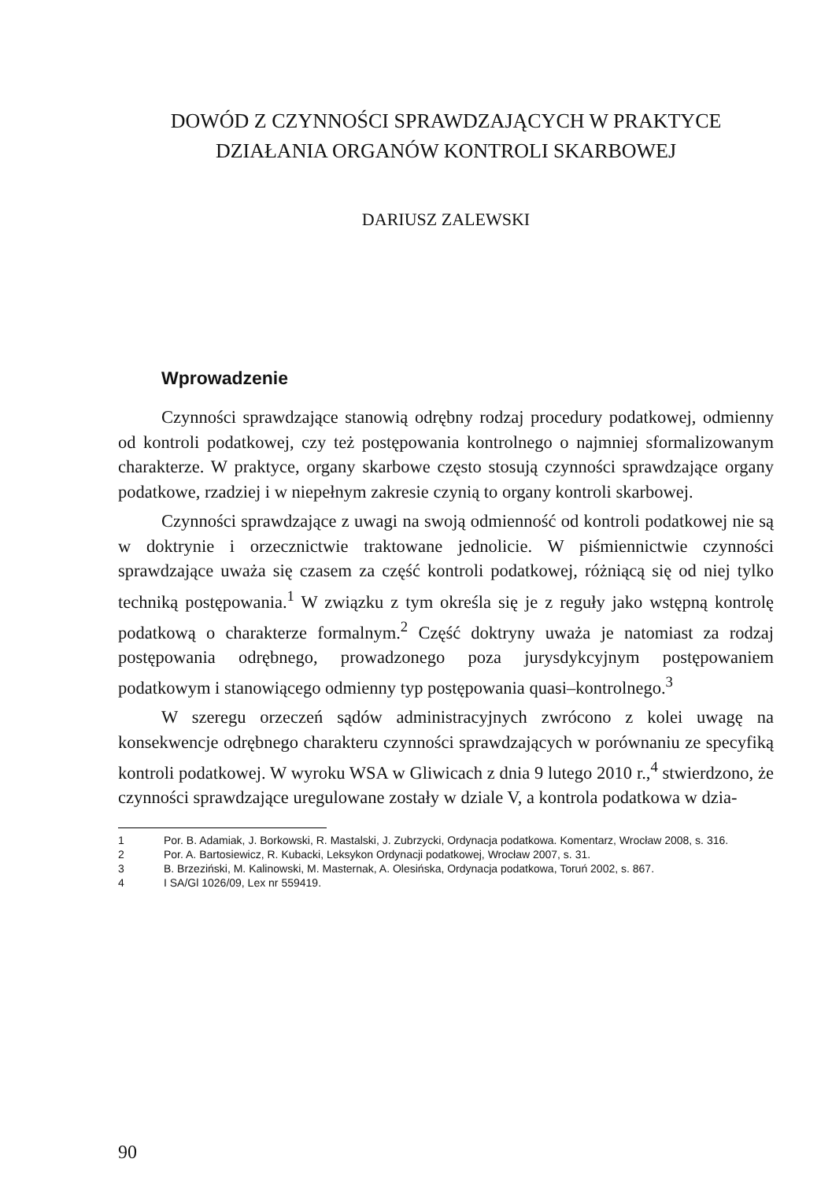DOWÓD Z CZYNNOŚCI SPRAWDZAJĄCYCH W PRAKTYCE
DZIAŁANIA ORGANÓW KONTROLI SKARBOWEJ
DARIUSZ ZALEWSKI
Wprowadzenie
Czynności sprawdzające stanowią odrębny rodzaj procedury podatkowej, odmienny od kontroli podatkowej, czy też postępowania kontrolnego o najmniej sformalizowanym charakterze. W praktyce, organy skarbowe często stosują czynności sprawdzające organy podatkowe, rzadziej i w niepełnym zakresie czynią to organy kontroli skarbowej.
Czynności sprawdzające z uwagi na swoją odmienność od kontroli podatkowej nie są w doktrynie i orzecznictwie traktowane jednolicie. W piśmiennictwie czynności sprawdzające uważa się czasem za część kontroli podatkowej, różniącą się od niej tylko techniką postępowania.<sup>1</sup> W związku z tym określa się je z reguły jako wstępną kontrolę podatkową o charakterze formalnym.<sup>2</sup> Część doktryny uważa je natomiast za rodzaj postępowania odrębnego, prowadzonego poza jurysdykcyjnym postępowaniem podatkowym i stanowiącego odmienny typ postępowania quasi–kontrolnego.<sup>3</sup>
W szeregu orzeczeń sądów administracyjnych zwrócono z kolei uwagę na konsekwencje odrębnego charakteru czynności sprawdzających w porównaniu ze specyfiką kontroli podatkowej. W wyroku WSA w Gliwicach z dnia 9 lutego 2010 r.,<sup>4</sup> stwierdzono, że czynności sprawdzające uregulowane zostały w dziale V, a kontrola podatkowa w dzia-
1 Por. B. Adamiak, J. Borkowski, R. Mastalski, J. Zubrzycki, Ordynacja podatkowa. Komentarz, Wrocław 2008, s. 316.
2 Por. A. Bartosiewicz, R. Kubacki, Leksykon Ordynacji podatkowej, Wrocław 2007, s. 31.
3 B. Brzeziński, M. Kalinowski, M. Masternak, A. Olesińska, Ordynacja podatkowa, Toruń 2002, s. 867.
4 I SA/Gl 1026/09, Lex nr 559419.
90